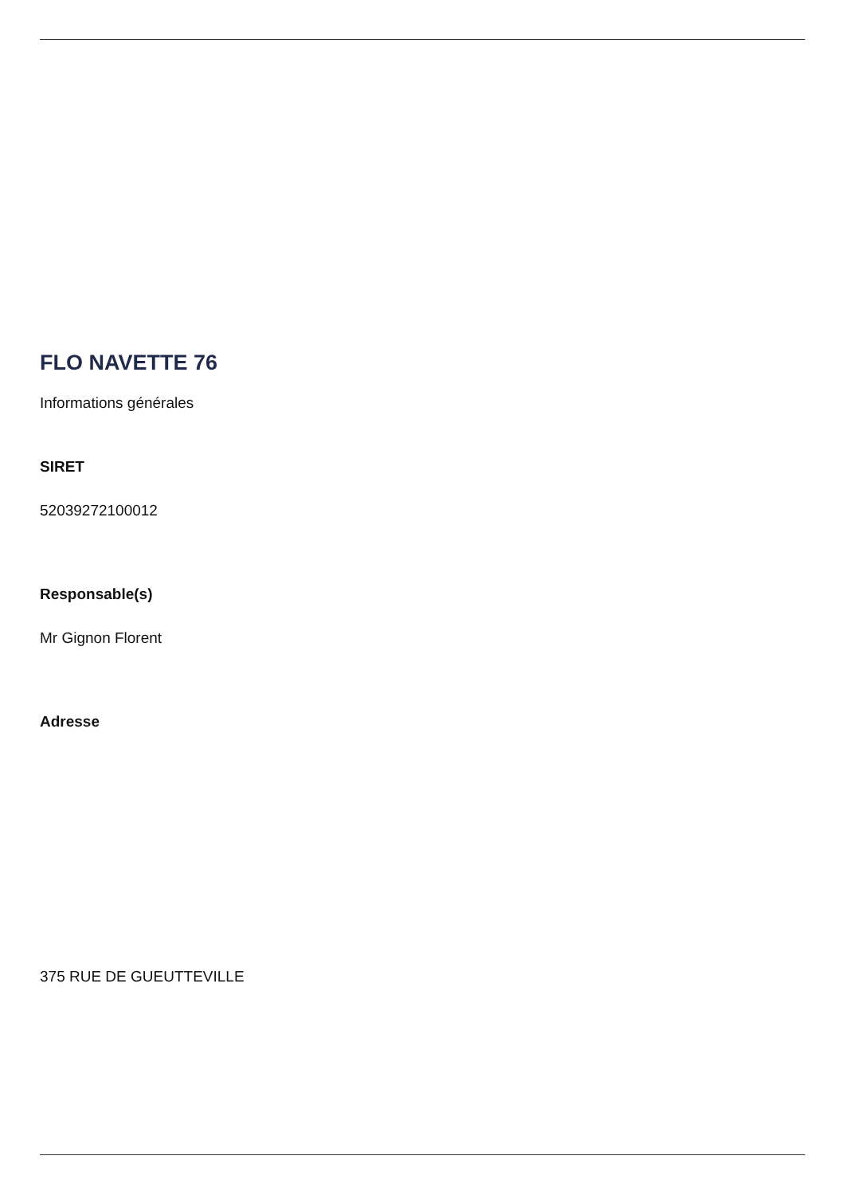FLO NAVETTE 76
Informations générales
SIRET
52039272100012
Responsable(s)
Mr Gignon Florent
Adresse
375 RUE DE GUEUTTEVILLE